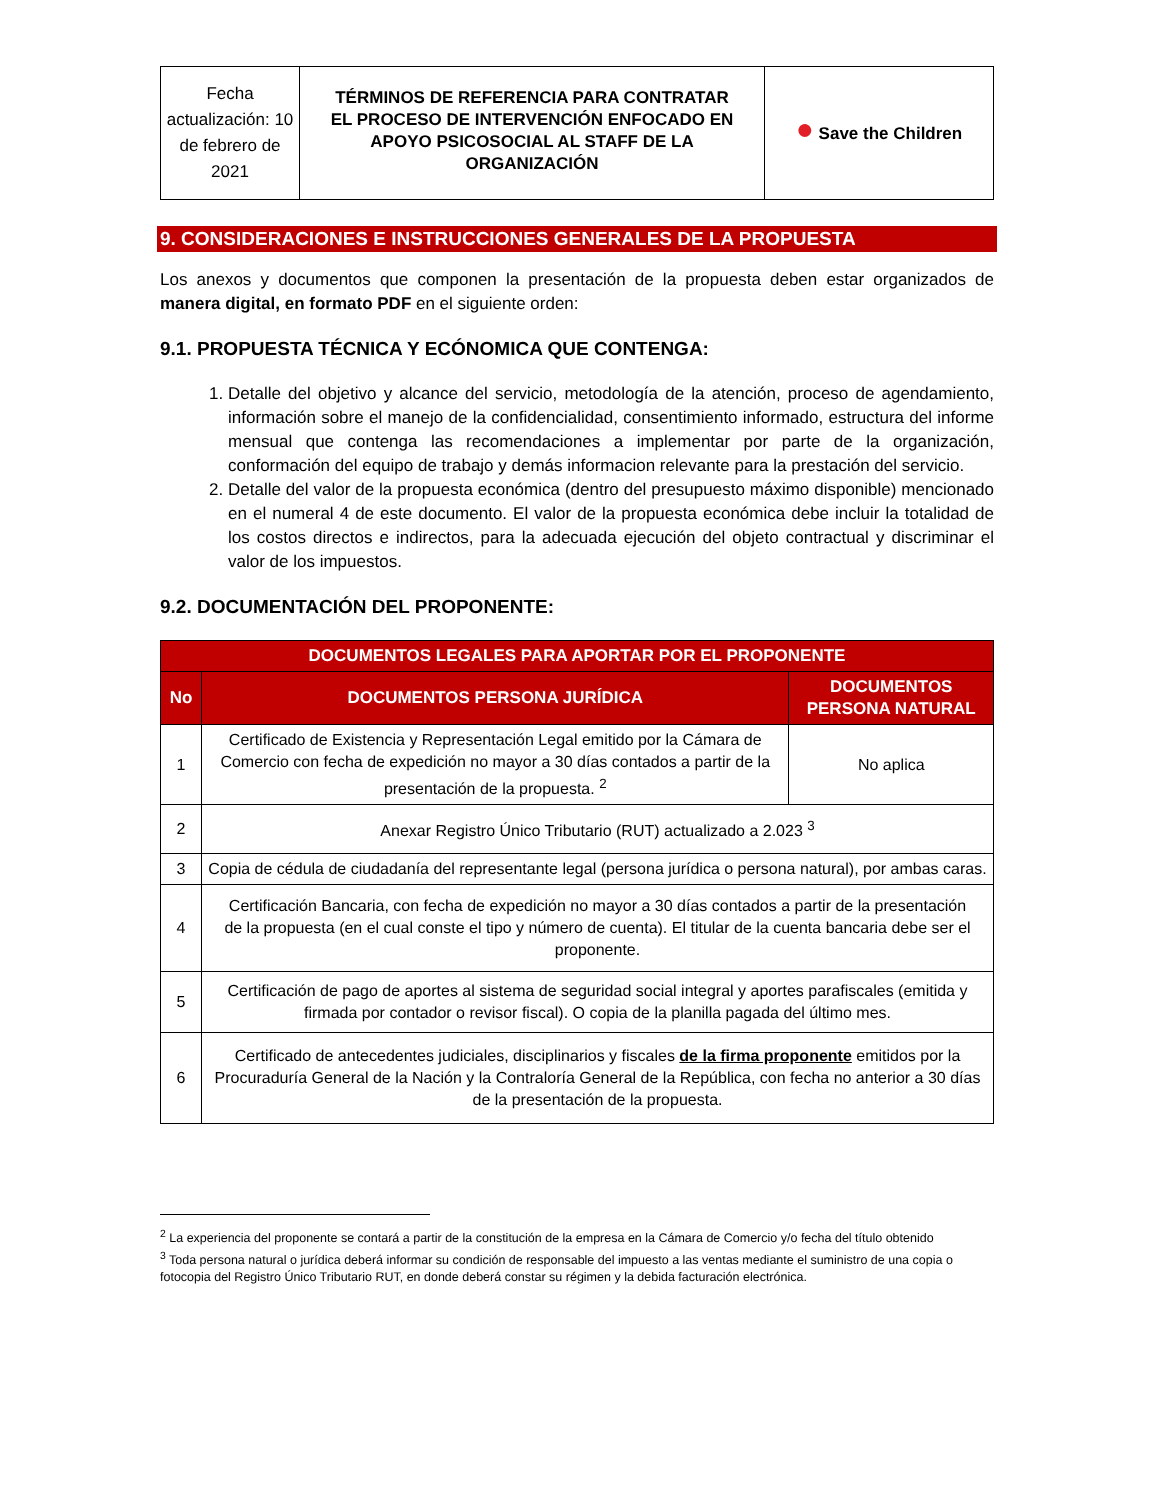| Fecha actualización: 10 de febrero de 2021 | TÉRMINOS DE REFERENCIA PARA CONTRATAR EL PROCESO DE INTERVENCIÓN ENFOCADO EN APOYO PSICOSOCIAL AL STAFF DE LA ORGANIZACIÓN | ● Save the Children |
9. CONSIDERACIONES E INSTRUCCIONES GENERALES DE LA PROPUESTA
Los anexos y documentos que componen la presentación de la propuesta deben estar organizados de manera digital, en formato PDF en el siguiente orden:
9.1. PROPUESTA TÉCNICA Y ECÓNOMICA QUE CONTENGA:
1. Detalle del objetivo y alcance del servicio, metodología de la atención, proceso de agendamiento, información sobre el manejo de la confidencialidad, consentimiento informado, estructura del informe mensual que contenga las recomendaciones a implementar por parte de la organización, conformación del equipo de trabajo y demás informacion relevante para la prestación del servicio.
2. Detalle del valor de la propuesta económica (dentro del presupuesto máximo disponible) mencionado en el numeral 4 de este documento. El valor de la propuesta económica debe incluir la totalidad de los costos directos e indirectos, para la adecuada ejecución del objeto contractual y discriminar el valor de los impuestos.
9.2. DOCUMENTACIÓN DEL PROPONENTE:
| DOCUMENTOS LEGALES PARA APORTAR POR EL PROPONENTE | | |
| --- | --- | --- |
| No | DOCUMENTOS PERSONA JURÍDICA | DOCUMENTOS PERSONA NATURAL |
| 1 | Certificado de Existencia y Representación Legal emitido por la Cámara de Comercio con fecha de expedición no mayor a 30 días contados a partir de la presentación de la propuesta. <sup>2</sup> | No aplica |
| 2 | Anexar Registro Único Tributario (RUT) actualizado a 2.023 <sup>3</sup> | |
| 3 | Copia de cédula de ciudadanía del representante legal (persona jurídica o persona natural), por ambas caras. | |
| 4 | Certificación Bancaria, con fecha de expedición no mayor a 30 días contados a partir de la presentación de la propuesta (en el cual conste el tipo y número de cuenta). El titular de la cuenta bancaria debe ser el proponente. | |
| 5 | Certificación de pago de aportes al sistema de seguridad social integral y aportes parafiscales (emitida y firmada por contador o revisor fiscal). O copia de la planilla pagada del último mes. | |
| 6 | Certificado de antecedentes judiciales, disciplinarios y fiscales de la firma proponente emitidos por la Procuraduría General de la Nación y la Contraloría General de la República, con fecha no anterior a 30 días de la presentación de la propuesta. | |
<sup>2</sup> La experiencia del proponente se contará a partir de la constitución de la empresa en la Cámara de Comercio y/o fecha del título obtenido
<sup>3</sup> Toda persona natural o jurídica deberá informar su condición de responsable del impuesto a las ventas mediante el suministro de una copia o fotocopia del Registro Único Tributario RUT, en donde deberá constar su régimen y la debida facturación electrónica.